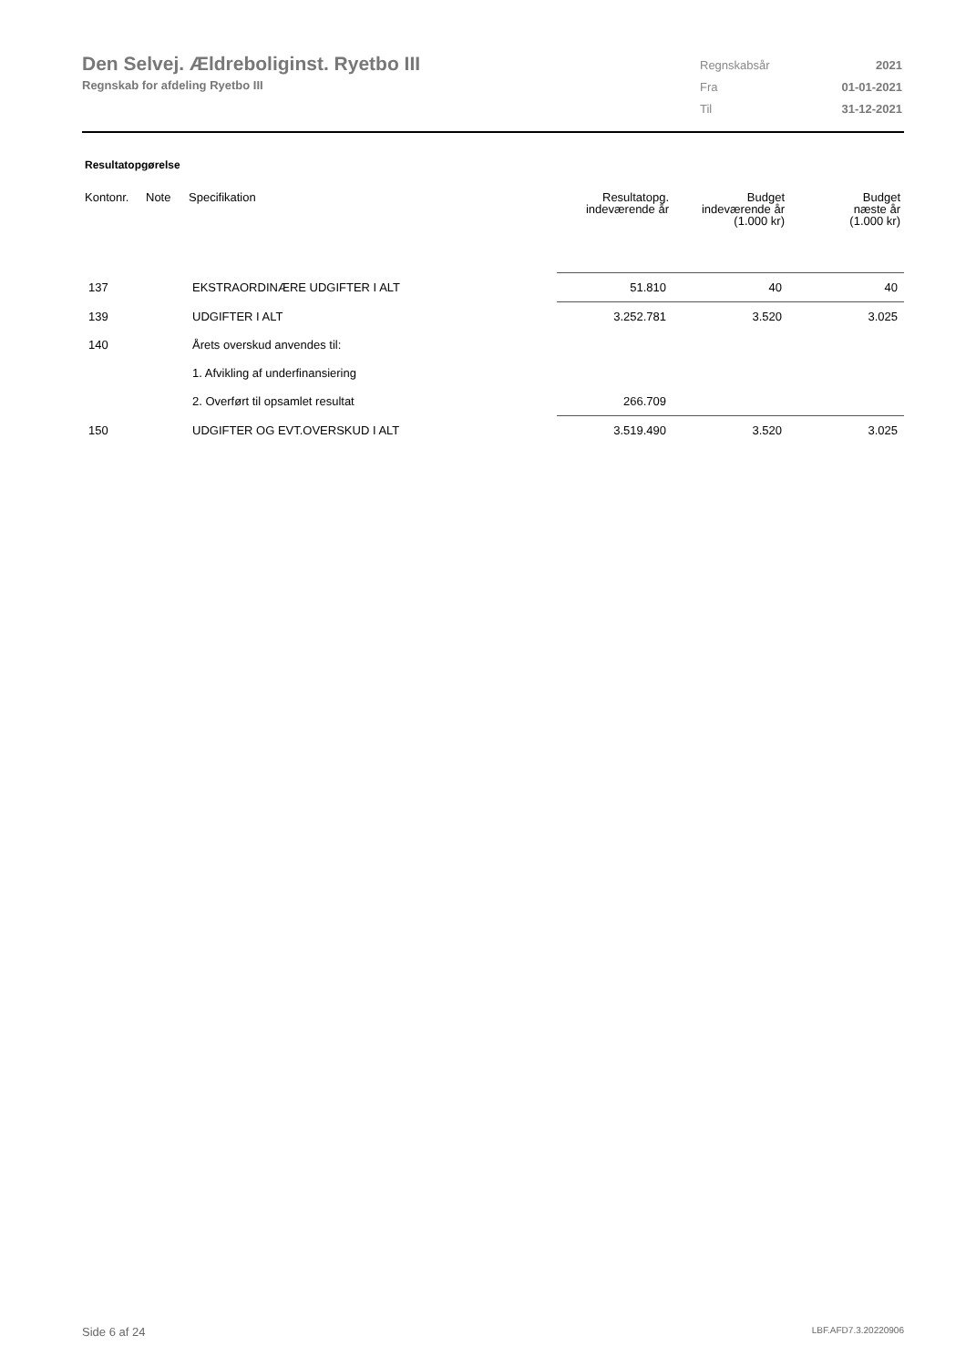Den Selvej. Ældreboliginst. Ryetbo III
Regnskab for afdeling Ryetbo III
| Regnskabsår | 2021 |
| Fra | 01-01-2021 |
| Til | 31-12-2021 |
Resultatopgørelse
| Kontonr. | Note | Specifikation | Resultatopg. indeværende år | Budget indeværende år (1.000 kr) | Budget næste år (1.000 kr) |
| --- | --- | --- | --- | --- | --- |
| 137 | | EKSTRAORDINÆRE UDGIFTER I ALT | 51.810 | 40 | 40 |
| 139 | | UDGIFTER I ALT | 3.252.781 | 3.520 | 3.025 |
| 140 | | Årets overskud anvendes til: | | | |
| | | 1. Afvikling af underfinansiering | | | |
| | | 2. Overført til opsamlet resultat | 266.709 | | |
| 150 | | UDGIFTER OG EVT.OVERSKUD I ALT | 3.519.490 | 3.520 | 3.025 |
Side 6 af 24 LBF.AFD7.3.20220906